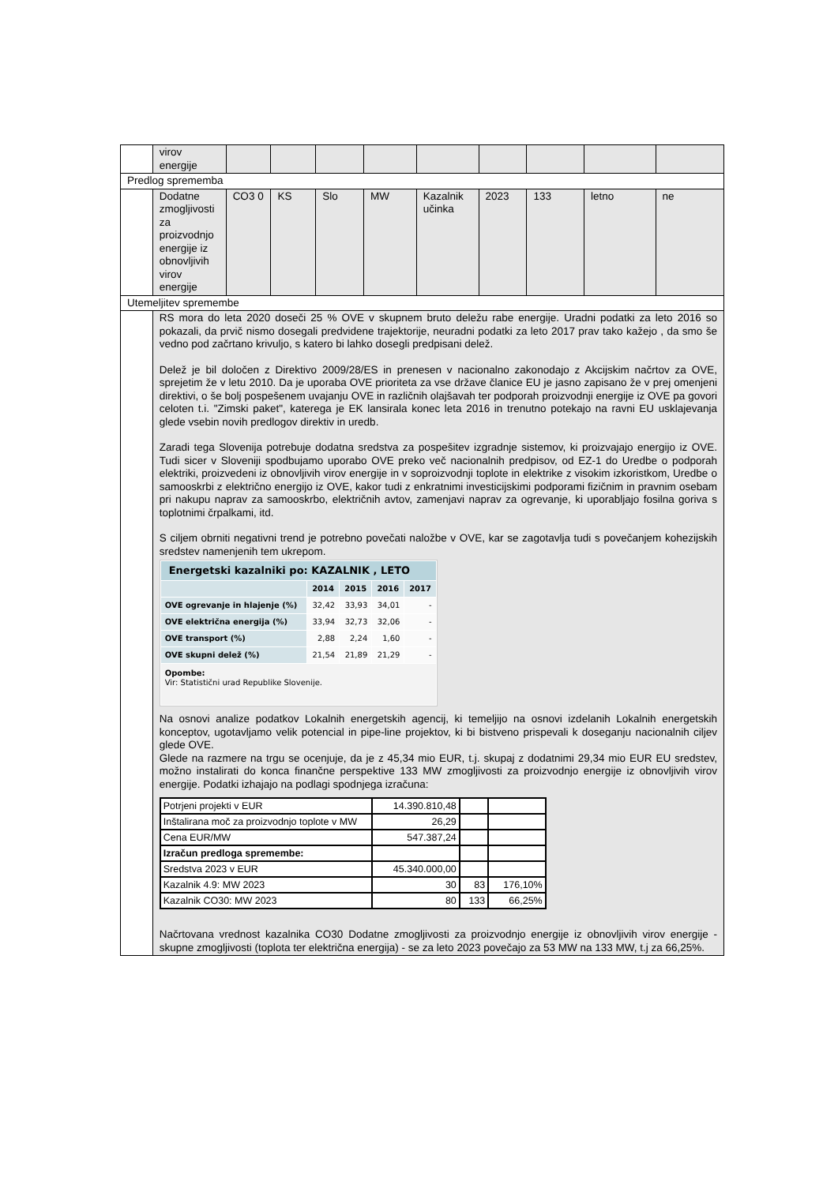| | virov energije | | | | | | | | | |
| Predlog sprememba | | | | | | | | | | |
| | Dodatne zmogljivosti za proizvodnjo energije iz obnovljivih virov energije | CO3 0 | KS | Slo | MW | Kazalnik učinka | 2023 | 133 | letno | ne |
| Utemeljitev spremembe | | | | | | | | | | |
| | RS mora do leta 2020 doseči 25 % OVE v skupnem bruto deležu rabe energije. Uradni podatki za leto 2016 so pokazali, da prvič nismo dosegali predvidene trajektorije, neuradni podatki za leto 2017 prav tako kažejo , da smo še vedno pod začrtano krivuljo, s katero bi lahko dosegli predpisani delež. Delež je bil določen z Direktivo 2009/28/ES in prenesen v nacionalno zakonodajo z Akcijskim načrtov za OVE, sprejetim že v letu 2010. Da je uporaba OVE prioriteta za vse države članice EU je jasno zapisano že v prej omenjeni direktivi, o še bolj pospešenem uvajanju OVE in različnih olajšavah ter podporah proizvodnji energije iz OVE pa govori celoten t.i. "Zimski paket", katerega je EK lansirala konec leta 2016 in trenutno potekajo na ravni EU usklajevanja glede vsebin novih predlogov direktiv in uredb. Zaradi tega Slovenija potrebuje dodatna sredstva za pospešitev izgradnje sistemov, ki proizvajajo energijo iz OVE. Tudi sicer v Sloveniji spodbujamo uporabo OVE preko več nacionalnih predpisov, od EZ-1 do Uredbe o podporah elektriki, proizvedeni iz obnovljivih virov energije in v soproizvodnji toplote in elektrike z visokim izkoristkom, Uredbe o samooskrbi z električno energijo iz OVE, kakor tudi z enkratnimi investicijskimi podporami fizičnim in pravnim osebam pri nakupu naprav za samooskrbo, električnih avtov, zamenjavi naprav za ogrevanje, ki uporabljajo fosilna goriva s toplotnimi črpalkami, itd. S ciljem obrniti negativni trend je potrebno povečati naložbe v OVE, kar se zagotavlja tudi s povečanjem kohezijskih sredstev namenjenih tem ukrepom. / Energetski kazalniki po: KAZALNIK , LETO / / / / / / / 2014 / 2015 / 2016 / 2017 / / OVE ogrevanje in hlajenje (%) / 32,42 / 33,93 / 34,01 / - / / OVE električna energija (%) / 33,94 / 32,73 / 32,06 / - / / OVE transport (%) / 2,88 / 2,24 / 1,60 / - / / OVE skupni delež (%) / 21,54 / 21,89 / 21,29 / - / / Opombe: Vir: Statistični urad Republike Slovenije. / / / / / Na osnovi analize podatkov Lokalnih energetskih agencij, ki temeljijo na osnovi izdelanih Lokalnih energetskih konceptov, ugotavljamo velik potencial in pipe-line projektov, ki bi bistveno prispevali k doseganju nacionalnih ciljev glede OVE. Glede na razmere na trgu se ocenjuje, da je z 45,34 mio EUR, t.j. skupaj z dodatnimi 29,34 mio EUR EU sredstev, možno instalirati do konca finančne perspektive 133 MW zmogljivosti za proizvodnjo energije iz obnovljivih virov energije. Podatki izhajajo na podlagi spodnjega izračuna: / Potrjeni projekti v EUR / 14.390.810,48 / / / / Inštalirana moč za proizvodnjo toplote v MW / 26,29 / / / / Cena EUR/MW / 547.387,24 / / / / Izračun predloga spremembe: / / / / / Sredstva 2023 v EUR / 45.340.000,00 / / / / Kazalnik 4.9: MW 2023 / 30 / 83 / 176,10% / / Kazalnik CO30: MW 2023 / 80 / 133 / 66,25% / Načrtovana vrednost kazalnika CO30 Dodatne zmogljivosti za proizvodnjo energije iz obnovljivih virov energije -skupne zmogljivosti (toplota ter električna energija) - se za leto 2023 povečajo za 53 MW na 133 MW, t.j za 66,25%. | | | | | | | | | |